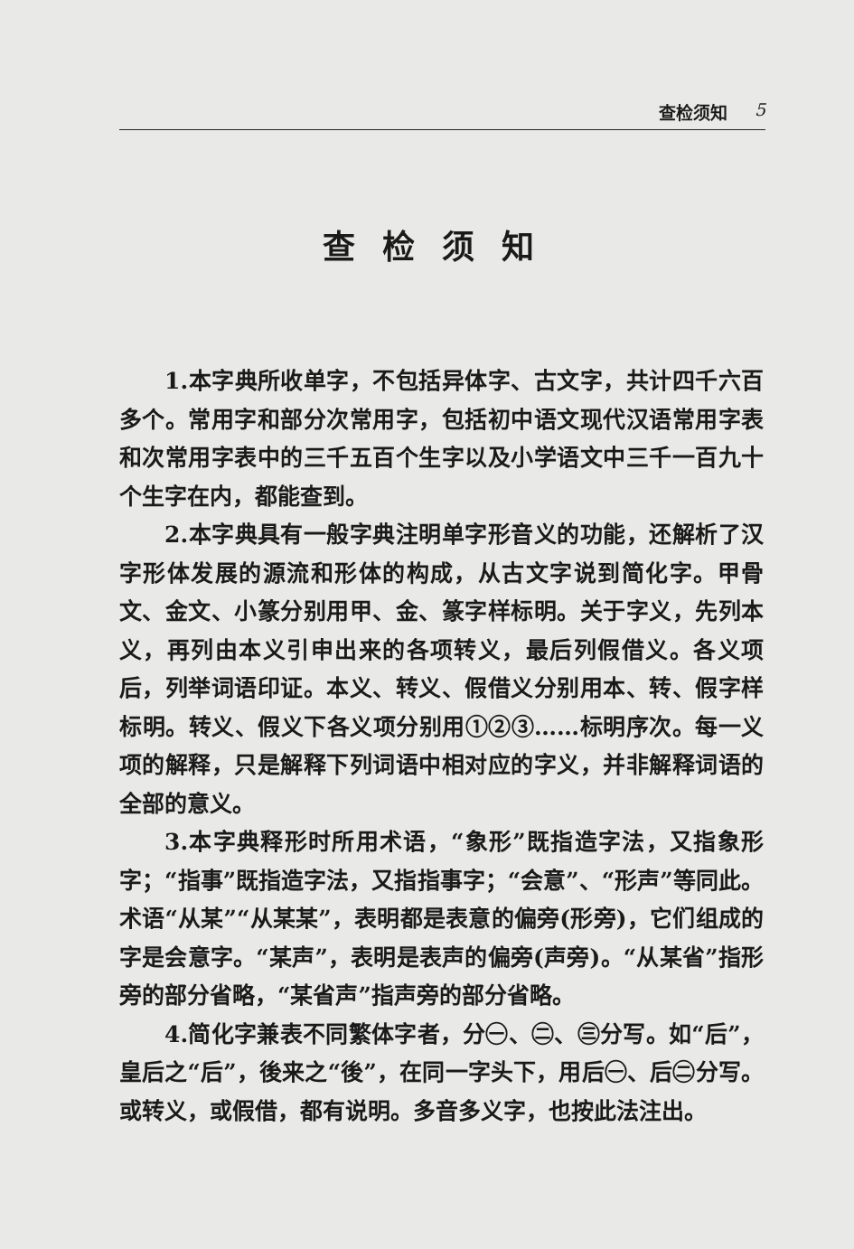查检须知 5
查检须知
1.本字典所收单字，不包括异体字、古文字，共计四千六百多个。常用字和部分次常用字，包括初中语文现代汉语常用字表和次常用字表中的三千五百个生字以及小学语文中三千一百九十个生字在内，都能查到。
2.本字典具有一般字典注明单字形音义的功能，还解析了汉字形体发展的源流和形体的构成，从古文字说到简化字。甲骨文、金文、小篆分别用甲、金、篆字样标明。关于字义，先列本义，再列由本义引申出来的各项转义，最后列假借义。各义项后，列举词语印证。本义、转义、假借义分别用本、转、假字样标明。转义、假义下各义项分别用①②③……标明序次。每一义项的解释，只是解释下列词语中相对应的字义，并非解释词语的全部的意义。
3.本字典释形时所用术语，“象形”既指造字法，又指象形字；“指事”既指造字法，又指指事字；“会意”、“形声”等同此。术语“从某”“从某某”，表明都是表意的偏旁(形旁)，它们组成的字是会意字。“某声”，表明是表声的偏旁(声旁)。“从某省”指形旁的部分省略，“某省声”指声旁的部分省略。
4.简化字兼表不同繁体字者，分㊀、㊁、㊂分写。如“后”，皇后之“后”，後来之“後”，在同一字头下，用后㊀、后㊁分写。或转义，或假借，都有说明。多音多义字，也按此法注出。